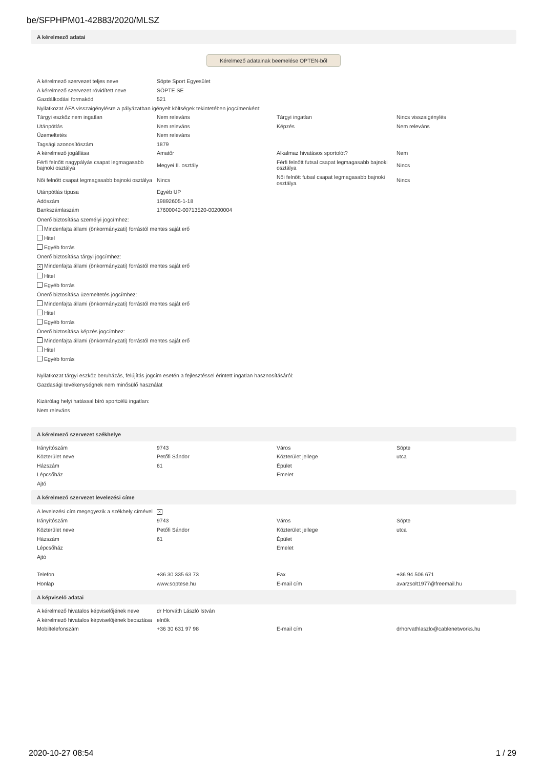be/SFPHPM01-42883/2020/MLSZ
A kérelmező adatai
Kérelmező adatainak beemelése OPTEN-ből
| A kérelmező szervezet teljes neve | Söpte Sport Egyesület | | |
| A kérelmező szervezet rövidített neve | SÖPTE SE | | |
| Gazdálkodási formakód | 521 | | |
| Nyilatkozat ÁFA visszaigénylésre a pályázatban igényelt költségek tekintetében jogcímenként: | | | |
| Tárgyi eszköz nem ingatlan | Nem releváns | Tárgyi ingatlan | Nincs visszaigénylés |
| Utánpótlás | Nem releváns | Képzés | Nem releváns |
| Üzemeltetés | Nem releváns | | |
| Tagsági azonosítószám | 1879 | | |
| A kérelmező jogállása | Amatőr | Alkalmaz hivatásos sportolót? | Nem |
| Férfi felnőtt nagypályás csapat legmagasabb bajnoki osztálya | Megyei II. osztály | Férfi felnőtt futsal csapat legmagasabb bajnoki osztálya | Nincs |
| Női felnőtt csapat legmagasabb bajnoki osztálya | Nincs | Női felnőtt futsal csapat legmagasabb bajnoki osztálya | Nincs |
| Utánpótlás típusa | Egyéb UP | | |
| Adószám | 19892605-1-18 | | |
| Bankszámlaszám | 17600042-00713520-00200004 | | |
Önerő biztosítása személyi jogcímhez:
Mindenfajta állami (önkormányzati) forrástól mentes saját erő
Hitel
Egyéb forrás
Önerő biztosítása tárgyi jogcímhez:
× Mindenfajta állami (önkormányzati) forrástól mentes saját erő
Hitel
Egyéb forrás
Önerő biztosítása üzemeltetés jogcímhez:
Mindenfajta állami (önkormányzati) forrástól mentes saját erő
Hitel
Egyéb forrás
Önerő biztosítása képzés jogcímhez:
Mindenfajta állami (önkormányzati) forrástól mentes saját erő
Hitel
Egyéb forrás
Nyilatkozat tárgyi eszköz beruházás, felújítás jogcím esetén a fejlesztéssel érintett ingatlan hasznosításáról:
Gazdasági tevékenységnek nem minősülő használat
Kizárólag helyi hatással bíró sportcélú ingatlan:
Nem releváns
A kérelmező szervezet székhelye
| Irányítószám | 9743 | Város | Söpte |
| Közterület neve | Petőfi Sándor | Közterület jellege | utca |
| Házszám | 61 | Épület | |
| Lépcsőház | | Emelet | |
| Ajtó | | | |
A kérelmező szervezet levelezési címe
| A levelezési cím megegyezik a székhely címével | × | | |
| Irányítószám | 9743 | Város | Söpte |
| Közterület neve | Petőfi Sándor | Közterület jellege | utca |
| Házszám | 61 | Épület | |
| Lépcsőház | | Emelet | |
| Ajtó | | | |
| Telefon | +36 30 335 63 73 | Fax | +36 94 506 671 |
| Honlap | www.soptese.hu | E-mail cím | avarzsolt1977@freemail.hu |
A képviselő adatai
| A kérelmező hivatalos képviselőjének neve | dr Horváth László István | | |
| A kérelmező hivatalos képviselőjének beosztása | elnök | | |
| Mobiltelefonszám | +36 30 631 97 98 | E-mail cím | drhorvathlaszlo@cablenetworks.hu |
2020-10-27 08:54 1 / 29